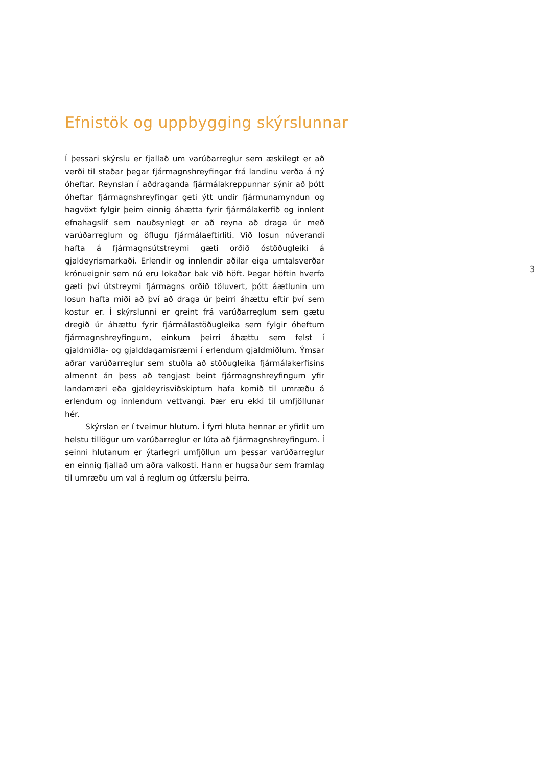Efnistök og uppbygging skýrslunnar
Í þessari skýrslu er fjallað um varúðarreglur sem æskilegt er að verði til staðar þegar fjármagnshreyfingar frá landinu verða á ný óheftar. Reynslan í aðdraganda fjármálakreppunnar sýnir að þótt óheftar fjármagnshreyfingar geti ýtt undir fjármunamyndun og hagvöxt fylgir þeim einnig áhætta fyrir fjármálakerfið og innlent efnahagslíf sem nauðsynlegt er að reyna að draga úr með varúðarreglum og öflugu fjármálaeftirliti. Við losun núverandi hafta á fjármagnsútstreymi gæti orðið óstöðugleiki á gjaldeyrismarkaði. Erlendir og innlendir aðilar eiga umtalsverðar krónueignir sem nú eru lokaðar bak við höft. Þegar höftin hverfa gæti því útstreymi fjármagns orðið töluvert, þótt áætlunin um losun hafta miði að því að draga úr þeirri áhættu eftir því sem kostur er. Í skýrslunni er greint frá varúðarreglum sem gætu dregið úr áhættu fyrir fjármálastöðugleika sem fylgir óheftum fjármagnshreyfingum, einkum þeirri áhættu sem felst í gjaldmiðla- og gjalddagamisræmi í erlendum gjaldmiðlum. Ýmsar aðrar varúðarreglur sem stuðla að stöðugleika fjármálakerfisins almennt án þess að tengjast beint fjármagnshreyfingum yfir landamæri eða gjaldeyrisviðskiptum hafa komið til umræðu á erlendum og innlendum vettvangi. Þær eru ekki til umfjöllunar hér.
Skýrslan er í tveimur hlutum. Í fyrri hluta hennar er yfirlit um helstu tillögur um varúðarreglur er lúta að fjármagnshreyfingum. Í seinni hlutanum er ýtarlegri umfjöllun um þessar varúðarreglur en einnig fjallað um aðra valkosti. Hann er hugsaður sem framlag til umræðu um val á reglum og útfærslu þeirra.
3